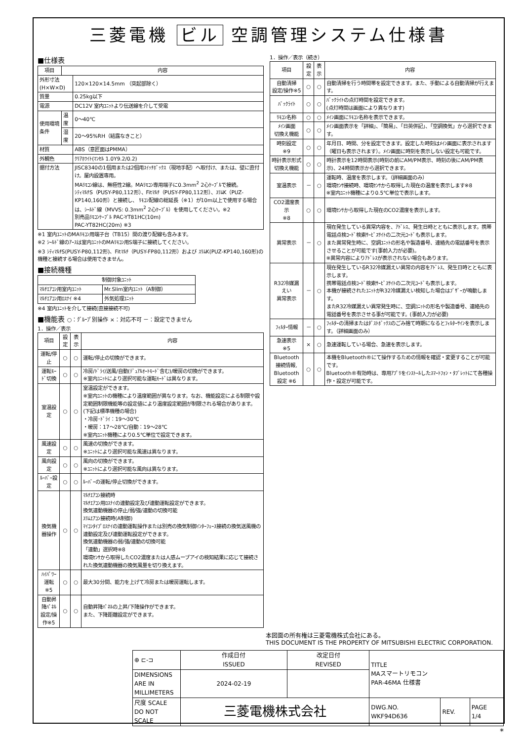三菱電機 ビル 空調管理システム仕様書
■仕様表
| 項目 | 内容 | |
| --- | --- | --- |
| 外形寸法(H×W×D) | | 120×120×14.5mm （突起部除く） |
| 質量 | | 0.25kg以下 |
| 電源 | | DC12V 室内ﾕﾆｯﾄより伝送線を介して受電 |
| 使用環境条件 | 温度 | 0～40℃ |
| | 湿度 | 20～95%RH（結露なきこと） |
| 材質 | | ABS（意匠面はPMMA） |
| 外観色 | | ｸﾘｱﾎﾜｲﾄ(ﾏﾝｾﾙ 1.0Y9.2/0.2) |
| 据付方法 | | JISC8340の1個用または2個用ｽｲｯﾁﾎﾞｯｸｽ（現地手配）へ取付け、または、壁に直付け。屋内設置専用。 MAﾘﾓｺﾝ線は、無極性2線。MAﾘﾓｺﾝ専用端子に0.3mm<sup>2</sup> 2心ｹｰﾌﾞﾙで接続。 ｼﾃｨﾏﾙﾁS（PUSY-P80,112形）、Fitﾏﾙﾁ（PUSY-FP80,112形）、ｽﾘﾑK（PUZ-KP140,160形）と接続し、 ﾘﾓｺﾝ配線の総延長（※1）が10m以上で使用する場合は、ｼｰﾙﾄﾞ線（MVVS: 0.3mm<sup>2</sup> 2心ｹｰﾌﾞﾙ）を使用してください。※2 別売品ﾘﾓｺﾝｹｰﾌﾞﾙ PAC-YT81HC(10m) PAC-YT82HC(20m) ※3 |
※1 室内ﾕﾆｯﾄのMAﾘﾓｺﾝ用端子台（TB15）間の渡り配線も含みます。
※2 ｼｰﾙﾄﾞ線のｱｰｽは室内ﾕﾆｯﾄのMAﾘﾓｺﾝ用S端子に接続してください。
※3 ｼﾃｨﾏﾙﾁS(PUSY-P80,112形)、Fitﾏﾙﾁ（PUSY-FP80,112形）および ｽﾘﾑK(PUZ-KP140,160形)の機種と接続する場合は使用できません。
■接続機種
| 制御対象ﾕﾆｯﾄ | |
| --- | --- |
| ﾏﾙﾁｴｱｺﾝ用室内ﾕﾆｯﾄ | Mr.Slim室内ﾕﾆｯﾄ（A制御） |
| ﾏﾙﾁｴｱｺﾝ用ﾛｽﾅｲ ※4 | 外気処理ﾕﾆｯﾄ |
※4 室内ﾕﾆｯﾄを介して接続(直接接続不可)
■機能表 ○：ｸﾞﾙｰﾌﾟ別操作 ×：対応不可 －：設定できません
1．操作／表示
| 項目 | 設定 | 表示 | 内容 |
| --- | --- | --- | --- |
| 運転/停止 | ○ | ○ | 運転/停止の切換ができます。 |
| 運転ﾓｰﾄﾞ切換 | ○ | ○ | 冷房/ﾄﾞﾗｲ/送風/自動(ﾃﾞｭｱﾙｵｰﾄﾓｰﾄﾞ含む)/暖房の切換ができます。 ※室内ﾕﾆｯﾄにより選択可能な運転ﾓｰﾄﾞは異なります。 |
| 室温設定 | ○ | ○ | 室温設定ができます。 ※室内ﾕﾆｯﾄの機種により温度範囲が異なります。なお、機能設定による制限や設定範囲制限機能等の設定値により温度設定範囲が制限される場合があります。 (下記は標準機種の場合) ・冷房･ﾄﾞﾗｲ：19～30℃ ・暖房：17～28℃/自動：19～28℃ ※室内ﾕﾆｯﾄ機種により0.5℃単位で設定できます。 |
| 風速設定 | ○ | ○ | 風速の切換ができます。 ※ﾕﾆｯﾄにより選択可能な風速は異なります。 |
| 風向設定 | ○ | ○ | 風向の切換ができます。 ※ﾕﾆｯﾄにより選択可能な風向は異なります。 |
| ﾙｰﾊﾞｰ設定 | ○ | ○ | ﾙｰﾊﾞｰの運転/停止切換ができます。 |
| 換気機器操作 | ○ | ○ | ﾏﾙﾁｴｱｺﾝ接続時 ﾏﾙﾁｴｱｺﾝ用ﾛｽﾅｲの連動設定及び連動運転設定ができます。 換気連動機器の停止/弱/強/連動の切換可能 ｽﾘﾑｴｱｺﾝ接続時(A制御) ﾏｲｺﾝﾀｲﾌﾟﾛｽﾅｲの連動運転操作または別売の換気制御ｲﾝﾀｰﾌｪｰｽ接続の換気送風機の連動設定及び連動運転設定ができます。 換気連動機器の弱/強/連動の切換可能 「連動」選択時※8 環境ｾﾝｻから取得したCO2濃度または人感ムーブアイの検知結果に応じて接続された換気連動機器の換気風量を切り換えます。 |
| ﾊｲﾊﾟﾜｰ運転 ※5 | ○ | ○ | 最大30分間、能力を上げて冷房または暖房運転します。 |
| 自動昇降ﾊﾟﾈﾙ 設定/操作※5 | ○ | ○ | 自動昇降ﾊﾟﾈﾙの上昇/下降操作ができます。 また、下降距離設定ができます。 |
1．操作／表示（続き）
| 項目 | 設定 | 表示 | 内容 |
| --- | --- | --- | --- |
| 自動清掃 設定/操作※5 | ○ | ○ | 自動清掃を行う時間帯を設定できます。また、手動による自動清掃が行えます。 |
| ﾊﾞｯｸﾗｲﾄ | ○ | ○ | ﾊﾞｯｸﾗｲﾄの点灯時間を設定できます。 (点灯時間は画面により異なります) |
| ﾘﾓｺﾝ名称 | ○ | ○ | ﾒｲﾝ画面にﾘﾓｺﾝ名称を表示できます。 |
| ﾒｲﾝ画面 切換え機能 | ○ | ○ | ﾒｲﾝ画面表示を「詳細」、「簡易」、「日英併記」、「空調換気」から選択できます。 |
| 時刻設定 ※9 | ○ | ○ | 年月日、時間、分を設定できます。設定した時刻はﾒｲﾝ画面に表示されます（曜日も表示されます）。ﾒｲﾝ画面に時刻を表示しない設定も可能です。 |
| 時計表示形式 切換え機能 | ○ | ○ | 時計表示を12時間表示(時刻の前にAM/PM表示、時刻の後にAM/PM表示)、24時間表示から選択できます。 |
| 室温表示 | － | ○ | 運転時、温度を表示します。（詳細画面のみ） 環境ｾﾝｻ接続時、環境ｾﾝｻから取得した現在の温度を表示します※8 ※室内ﾕﾆｯﾄ機種により0.5℃単位で表示します。 |
| CO2濃度表示 ※8 | ○ | ○ | 環境ｾﾝｻから取得した現在のCO2濃度を表示します。 |
| 異常表示 | － | ○ | 現在発生している異常内容を、ｱﾄﾞﾚｽ、発生日時とともに表示します。携帯電話点検ｺｰﾄﾞ検索ｻｰﾋﾞｽｻｲﾄの二次元ｺｰﾄﾞも表示します。 また異常発生時に、空調ﾕﾆｯﾄの形名や製造番号、連絡先の電話番号を表示させることが可能です(事前入力が必要)。 ※異常内容によりｱﾄﾞﾚｽが表示されない場合もあります。 |
| R32冷媒漏えい 異常表示 | － | ○ | 現在発生しているR32冷媒漏えい異常の内容をｱﾄﾞﾚｽ、発生日時とともに表示します。 携帯電話点検ｺｰﾄﾞ検索ｻｰﾋﾞｽｻｲﾄの二次元ｺｰﾄﾞも表示します。 本機が接続されたﾕﾆｯﾄがR32冷媒漏えい検知した場合はﾌﾞｻﾞｰが鳴動します。 またR32冷媒漏えい異常発生時に、空調ﾕﾆｯﾄの形名や製造番号、連絡先の電話番号を表示させる事が可能です。(事前入力が必要) |
| ﾌｨﾙﾀｰ情報 | － | ○ | ﾌｨﾙﾀｰの清掃またはﾀﾞｽﾄﾎﾞｯｸｽのごみ捨て時期になるとﾌｨﾙﾀｰｻｲﾝを表示します。（詳細画面のみ） |
| 急速表示 ※5 | × | ○ | 急速運転している場合、急速を表示します。 |
| Bluetooth 接続情報, Bluetooth 設定 ※6 | ○ | ○ | 本機をBluetooth®にて操作するための情報を確認・変更することが可能です。 Bluetooth®有効時は、専用ｱﾌﾟﾘをｲﾝｽﾄｰﾙしたｽﾏｰﾄﾌｫﾝ・ﾀﾌﾞﾚｯﾄにて各種操作・設定が可能です。 |
本図面の所有権は三菱電機株式会社にある。
THIS DOCUMENT IS THE PROPERTY OF MITSUBISHI ELECTRIC CORPORATION.
| ⊕ ⊏-⊐ | 作成日付 ISSUED | 改定日付 REVISED | TITLE MAスマートリモコン PAR-46MA 仕様書 | | |
| DIMENSIONS ARE IN MILLIMETERS | 2024-02-19 | | | | |
| 尺度 SCALE DO NOT SCALE | 三菱電機株式会社 | | DWG.NO. WKF94D636 | REV. | PAGE 1/4 |
*